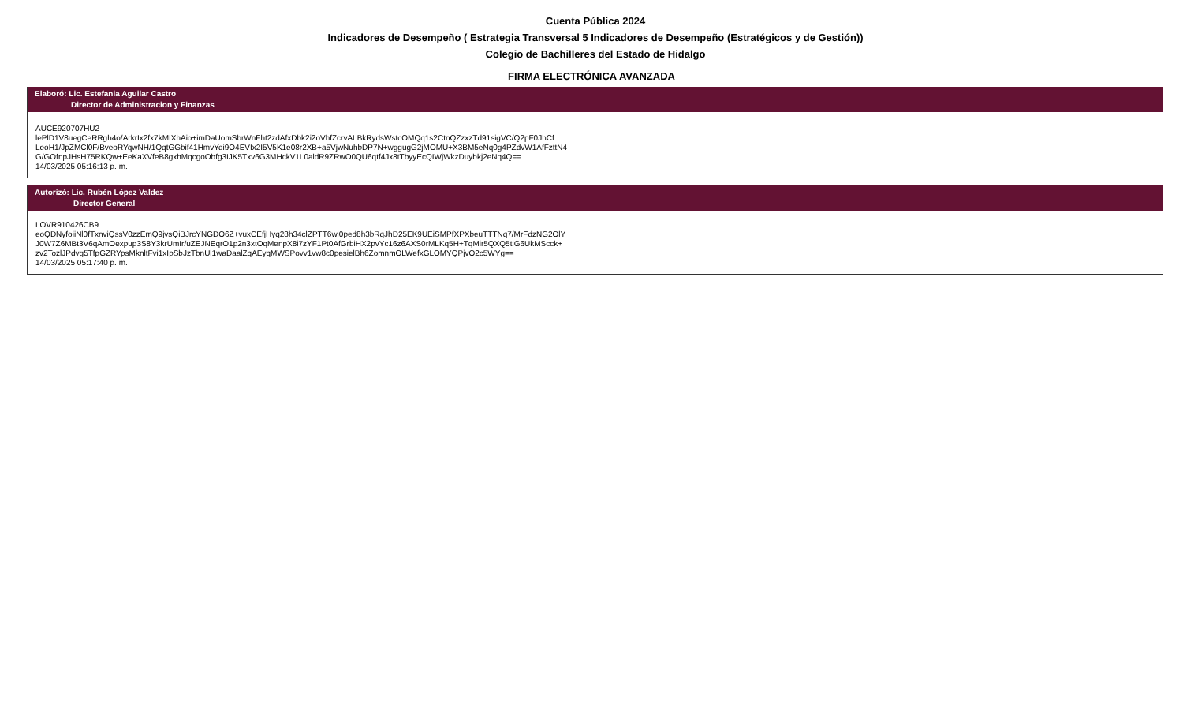Cuenta Pública 2024
Indicadores de Desempeño ( Estrategia Transversal 5 Indicadores de Desempeño (Estratégicos y de Gestión))
Colegio de Bachilleres del Estado de Hidalgo
FIRMA ELECTRÓNICA AVANZADA
Elaboró: Lic. Estefania Aguilar Castro
Director de Administracion y Finanzas
AUCE920707HU2
lePlD1V8uegCeRRgh4o/ArkrIx2fx7kMIXhAio+imDaUomSbrWnFht2zdAfxDbk2i2oVhfZcrvALBkRydsWstcOMQq1s2CtnQZzxzTd91sigVC/Q2pF0JhCf
LeoH1/JpZMCl0F/BveoRYqwNH/1QqtGGbif41HmvYqi9O4EVIx2I5V5K1e08r2XB+a5VjwNuhbDP7N+wggugG2jMOMU+X3BM5eNq0g4PZdvW1AfFzttN4
G/GOfnpJHsH75RKQw+EeKaXVfeB8gxhMqcgoObfg3IJK5Txv6G3MHckV1L0aldR9ZRwO0QU6qtf4Jx8tTbyyEcQIWjWkzDuybkj2eNq4Q==
14/03/2025 05:16:13 p. m.
Autorizó: Lic. Rubén López Valdez
Director General
LOVR910426CB9
eoQDNyfoiiNl0fTxnviQssV0zzEmQ9jvsQiBJrcYNGDO6Z+vuxCEfjHyq28h34clZPTT6wi0ped8h3bRqJhD25EK9UEiSMPfXPXbeuTTTNq7/MrFdzNG2OlY
J0W7Z6MBt3V6qAmOexpup3S8Y3krUmIr/uZEJNEqrO1p2n3xtOqMenpX8i7zYF1Pt0AfGrbiHX2pvYc16z6AXS0rMLKq5H+TqMir5QXQ5tiG6UkMScck+
zv2TozlJPdvg5TfpGZRYpsMknltFvi1xIpSbJzTbnUl1waDaalZqAEyqMWSPovv1vw8c0pesielBh6ZomnmOLWefxGLOMYQPjvO2c5WYg==
14/03/2025 05:17:40 p. m.